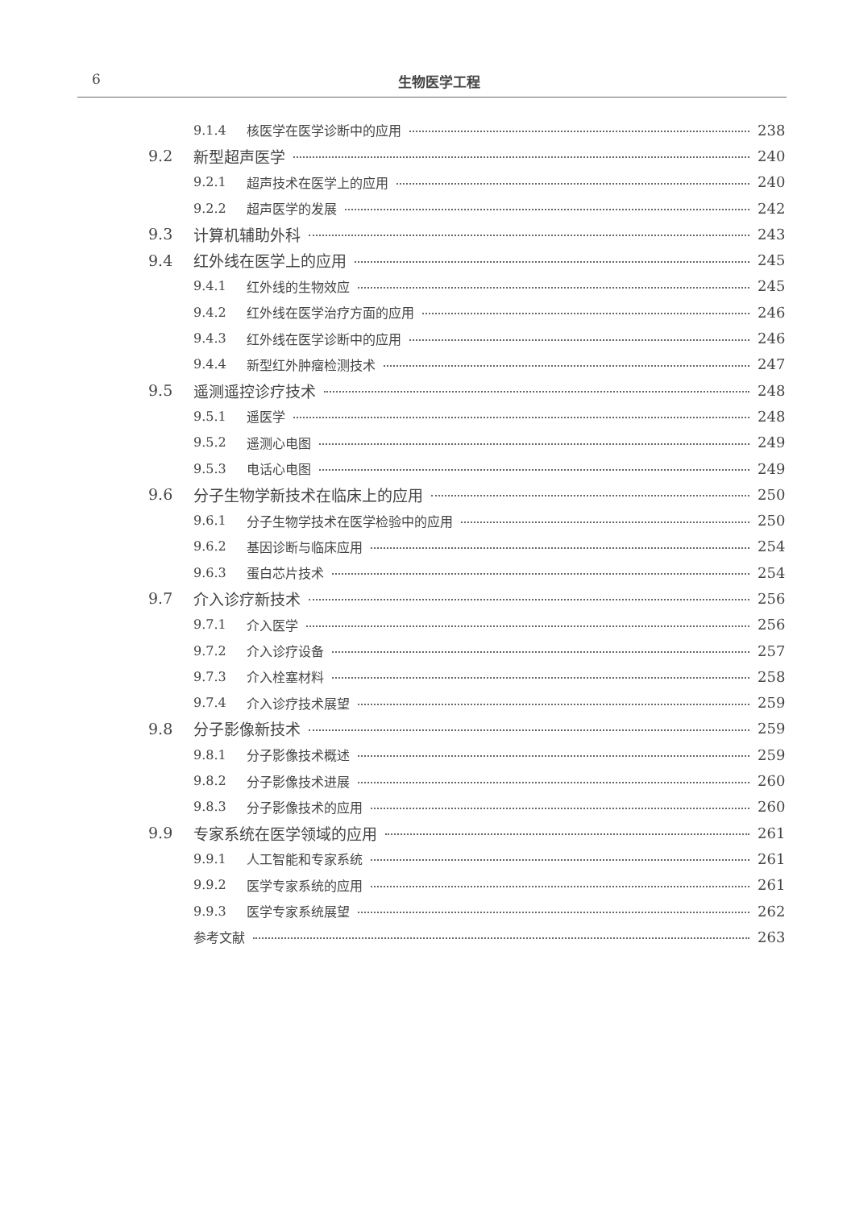6 生物医学工程
9.1.4 核医学在医学诊断中的应用 238
9.2 新型超声医学 240
9.2.1 超声技术在医学上的应用 240
9.2.2 超声医学的发展 242
9.3 计算机辅助外科 243
9.4 红外线在医学上的应用 245
9.4.1 红外线的生物效应 245
9.4.2 红外线在医学治疗方面的应用 246
9.4.3 红外线在医学诊断中的应用 246
9.4.4 新型红外肿瘤检测技术 247
9.5 遥测遥控诊疗技术 248
9.5.1 遥医学 248
9.5.2 遥测心电图 249
9.5.3 电话心电图 249
9.6 分子生物学新技术在临床上的应用 250
9.6.1 分子生物学技术在医学检验中的应用 250
9.6.2 基因诊断与临床应用 254
9.6.3 蛋白芯片技术 254
9.7 介入诊疗新技术 256
9.7.1 介入医学 256
9.7.2 介入诊疗设备 257
9.7.3 介入栓塞材料 258
9.7.4 介入诊疗技术展望 259
9.8 分子影像新技术 259
9.8.1 分子影像技术概述 259
9.8.2 分子影像技术进展 260
9.8.3 分子影像技术的应用 260
9.9 专家系统在医学领域的应用 261
9.9.1 人工智能和专家系统 261
9.9.2 医学专家系统的应用 261
9.9.3 医学专家系统展望 262
参考文献 263